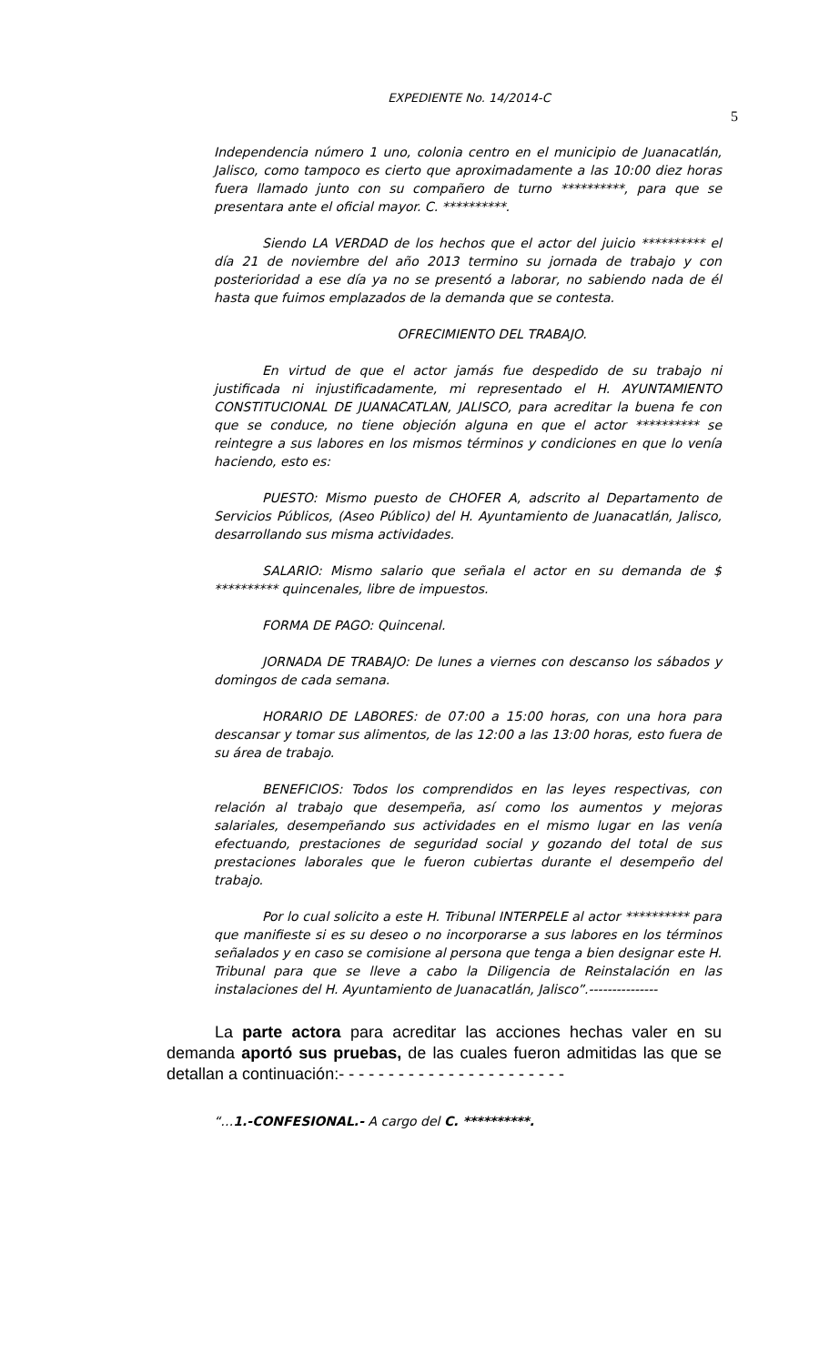EXPEDIENTE No. 14/2014-C
5
Independencia número 1 uno, colonia centro en el municipio de Juanacatlán, Jalisco, como tampoco es cierto que aproximadamente a las 10:00 diez horas fuera llamado junto con su compañero de turno **********, para que se presentara ante el oficial mayor. C. **********.
Siendo LA VERDAD de los hechos que el actor del juicio ********** el día 21 de noviembre del año 2013 termino su jornada de trabajo y con posterioridad a ese día ya no se presentó a laborar, no sabiendo nada de él hasta que fuimos emplazados de la demanda que se contesta.
OFRECIMIENTO DEL TRABAJO.
En virtud de que el actor jamás fue despedido de su trabajo ni justificada ni injustificadamente, mi representado el H. AYUNTAMIENTO CONSTITUCIONAL DE JUANACATLAN, JALISCO, para acreditar la buena fe con que se conduce, no tiene objeción alguna en que el actor ********** se reintegre a sus labores en los mismos términos y condiciones en que lo venía haciendo, esto es:
PUESTO: Mismo puesto de CHOFER A, adscrito al Departamento de Servicios Públicos, (Aseo Público) del H. Ayuntamiento de Juanacatlán, Jalisco, desarrollando sus misma actividades.
SALARIO: Mismo salario que señala el actor en su demanda de $ ********** quincenales, libre de impuestos.
FORMA DE PAGO: Quincenal.
JORNADA DE TRABAJO: De lunes a viernes con descanso los sábados y domingos de cada semana.
HORARIO DE LABORES: de 07:00 a 15:00 horas, con una hora para descansar y tomar sus alimentos, de las 12:00 a las 13:00 horas, esto fuera de su área de trabajo.
BENEFICIOS: Todos los comprendidos en las leyes respectivas, con relación al trabajo que desempeña, así como los aumentos y mejoras salariales, desempeñando sus actividades en el mismo lugar en las venía efectuando, prestaciones de seguridad social y gozando del total de sus prestaciones laborales que le fueron cubiertas durante el desempeño del trabajo.
Por lo cual solicito a este H. Tribunal INTERPELE al actor ********** para que manifieste si es su deseo o no incorporarse a sus labores en los términos señalados y en caso se comisione al persona que tenga a bien designar este H. Tribunal para que se lleve a cabo la Diligencia de Reinstalación en las instalaciones del H. Ayuntamiento de Juanacatlán, Jalisco”.---------------
La parte actora para acreditar las acciones hechas valer en su demanda aportó sus pruebas, de las cuales fueron admitidas las que se detallan a continuación:- - - - - - - - - - - - - - - - - - - - - - -
“…1.-CONFESIONAL.- A cargo del C. **********.